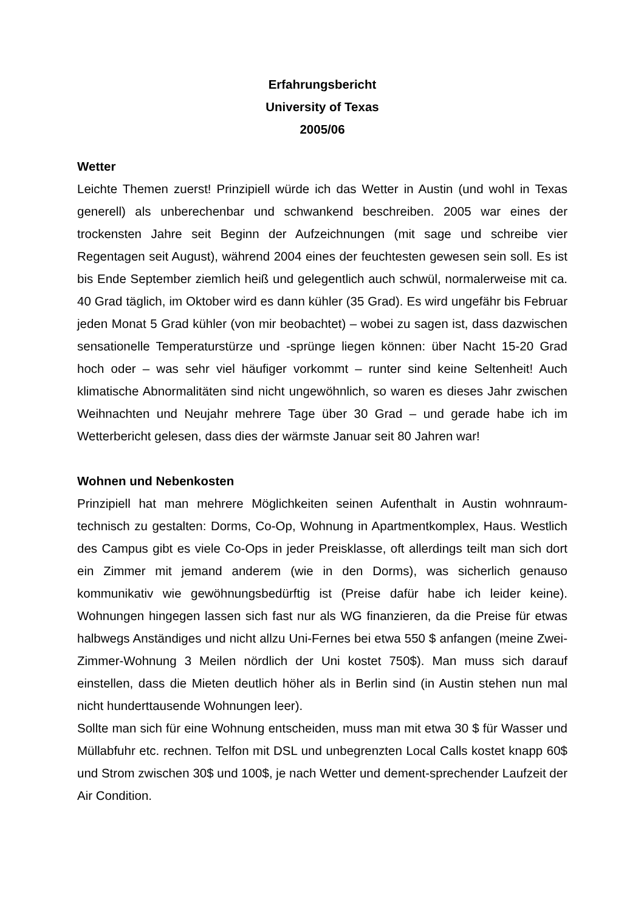Erfahrungsbericht
University of Texas
2005/06
Wetter
Leichte Themen zuerst! Prinzipiell würde ich das Wetter in Austin (und wohl in Texas generell) als unberechenbar und schwankend beschreiben. 2005 war eines der trockensten Jahre seit Beginn der Aufzeichnungen (mit sage und schreibe vier Regentagen seit August), während 2004 eines der feuchtesten gewesen sein soll. Es ist bis Ende September ziemlich heiß und gelegentlich auch schwül, normalerweise mit ca. 40 Grad täglich, im Oktober wird es dann kühler (35 Grad). Es wird ungefähr bis Februar jeden Monat 5 Grad kühler (von mir beobachtet) – wobei zu sagen ist, dass dazwischen sensationelle Temperaturstürze und -sprünge liegen können: über Nacht 15-20 Grad hoch oder – was sehr viel häufiger vorkommt – runter sind keine Seltenheit! Auch klimatische Abnormalitäten sind nicht ungewöhnlich, so waren es dieses Jahr zwischen Weihnachten und Neujahr mehrere Tage über 30 Grad – und gerade habe ich im Wetterbericht gelesen, dass dies der wärmste Januar seit 80 Jahren war!
Wohnen und Nebenkosten
Prinzipiell hat man mehrere Möglichkeiten seinen Aufenthalt in Austin wohnraum-technisch zu gestalten: Dorms, Co-Op, Wohnung in Apartmentkomplex, Haus. Westlich des Campus gibt es viele Co-Ops in jeder Preisklasse, oft allerdings teilt man sich dort ein Zimmer mit jemand anderem (wie in den Dorms), was sicherlich genauso kommunikativ wie gewöhnungsbedürftig ist (Preise dafür habe ich leider keine). Wohnungen hingegen lassen sich fast nur als WG finanzieren, da die Preise für etwas halbwegs Anständiges und nicht allzu Uni-Fernes bei etwa 550 $ anfangen (meine Zwei-Zimmer-Wohnung 3 Meilen nördlich der Uni kostet 750$). Man muss sich darauf einstellen, dass die Mieten deutlich höher als in Berlin sind (in Austin stehen nun mal nicht hunderttausende Wohnungen leer).
Sollte man sich für eine Wohnung entscheiden, muss man mit etwa 30 $ für Wasser und Müllabfuhr etc. rechnen. Telfon mit DSL und unbegrenzten Local Calls kostet knapp 60$ und Strom zwischen 30$ und 100$, je nach Wetter und dement-sprechender Laufzeit der Air Condition.